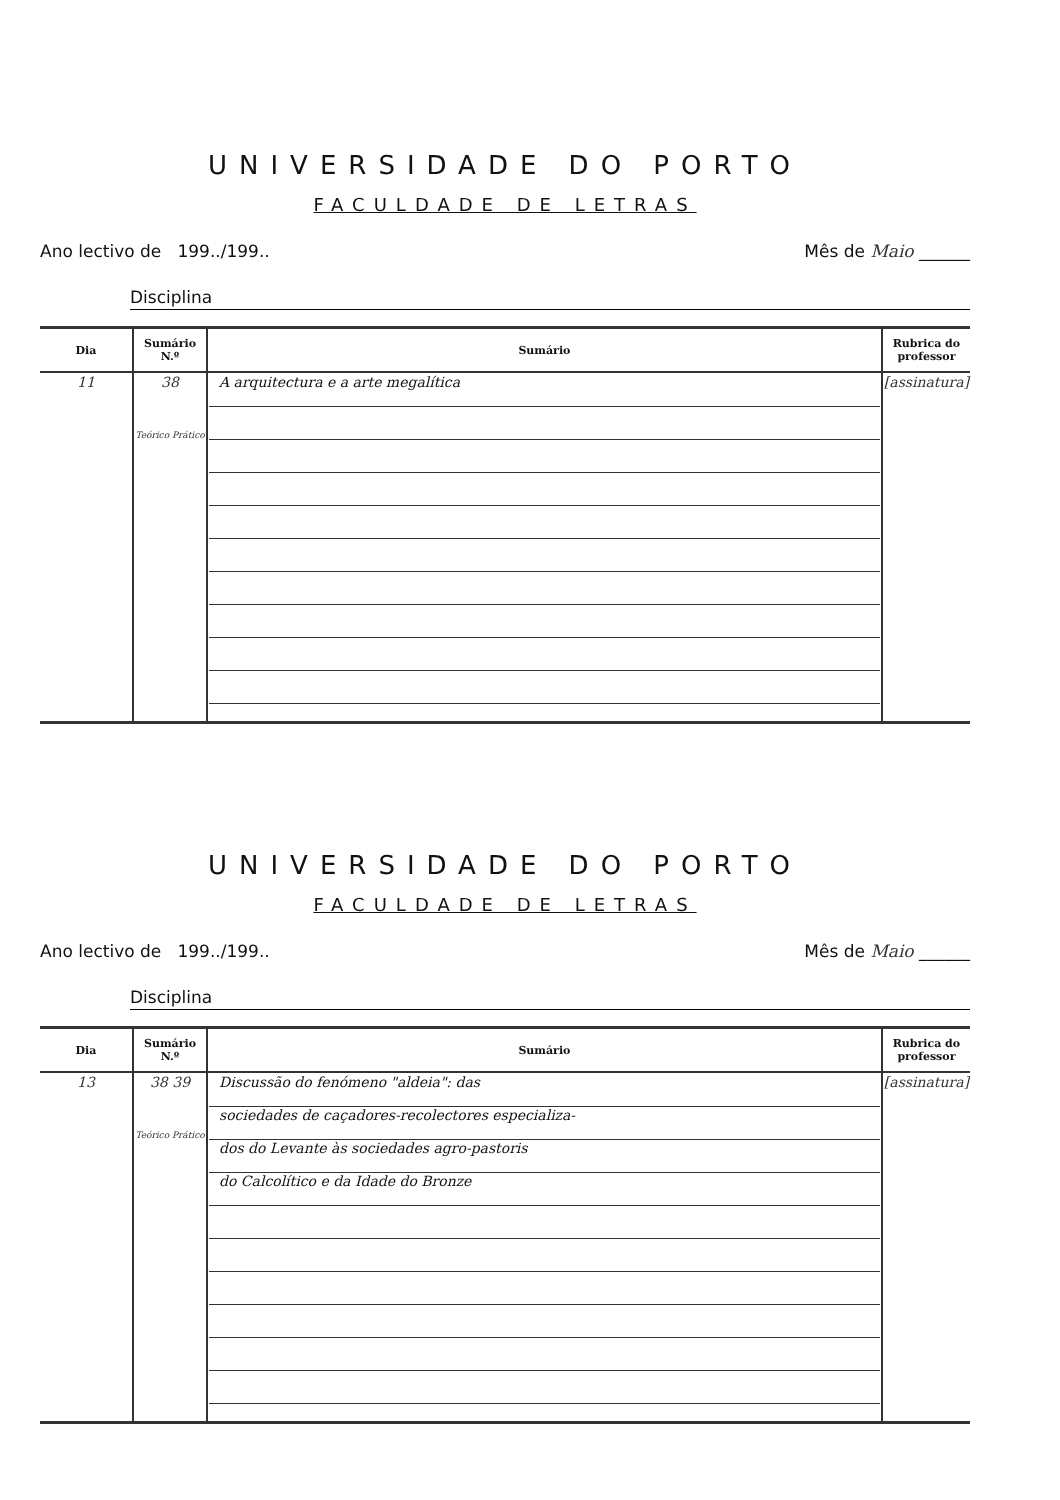UNIVERSIDADE DO PORTO
FACULDADE DE LETRAS
Ano lectivo de 199../199.. Mês de Maio ______
Disciplina
| Dia | Sumário N.º | Sumário | Rubrica do professor |
| --- | --- | --- | --- |
| 11 | 38 Teórico Prático | A arquitectura e a arte megalítica | [assinatura] |
UNIVERSIDADE DO PORTO
FACULDADE DE LETRAS
Ano lectivo de 199../199.. Mês de Maio ______
Disciplina
| Dia | Sumário N.º | Sumário | Rubrica do professor |
| --- | --- | --- | --- |
| 13 | 38 39 Teórico Prático | Discussão do fenómeno "aldeia": das sociedades de caçadores-recolectores especializa- dos do Levante às sociedades agro-pastoris do Calcolítico e da Idade do Bronze | [assinatura] |